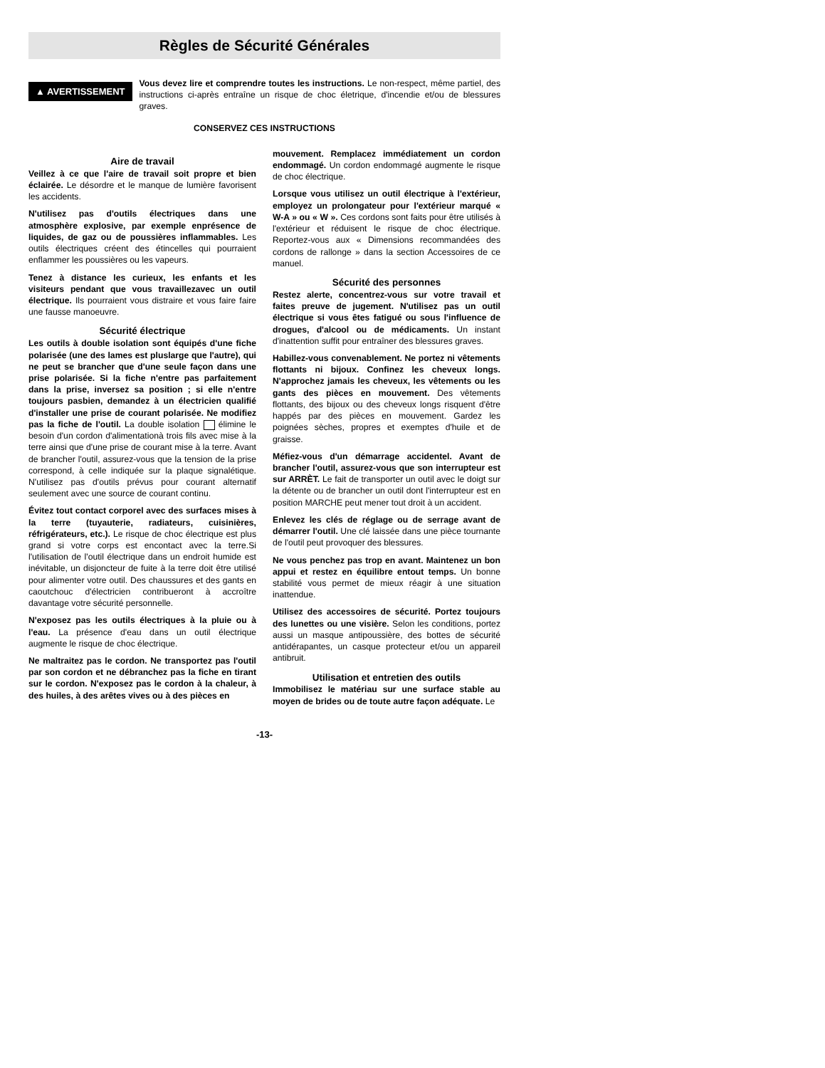Règles de Sécurité Générales
▲ AVERTISSEMENT Vous devez lire et comprendre toutes les instructions. Le non-respect, même partiel, des instructions ci-après entraîne un risque de choc életrique, d'incendie et/ou de blessures graves.
CONSERVEZ CES INSTRUCTIONS
Aire de travail
Veillez à ce que l'aire de travail soit propre et bien éclairée. Le désordre et le manque de lumière favorisent les accidents.
N'utilisez pas d'outils électriques dans une atmosphère explosive, par exemple enprésence de liquides, de gaz ou de poussières inflammables. Les outils électriques créent des étincelles qui pourraient enflammer les poussières ou les vapeurs.
Tenez à distance les curieux, les enfants et les visiteurs pendant que vous travaillezavec un outil électrique. Ils pourraient vous distraire et vous faire faire une fausse manoeuvre.
Sécurité électrique
Les outils à double isolation sont équipés d'une fiche polarisée (une des lames est pluslarge que l'autre), qui ne peut se brancher que d'une seule façon dans une prise polarisée. Si la fiche n'entre pas parfaitement dans la prise, inversez sa position ; si elle n'entre toujours pasbien, demandez à un électricien qualifié d'installer une prise de courant polarisée. Ne modifiez pas la fiche de l'outil. La double isolation élimine le besoin d'un cordon d'alimentationà trois fils avec mise à la terre ainsi que d'une prise de courant mise à la terre. Avant de brancher l'outil, assurez-vous que la tension de la prise correspond, à celle indiquée sur la plaque signalétique. N'utilisez pas d'outils prévus pour courant alternatif seulement avec une source de courant continu.
Évitez tout contact corporel avec des surfaces mises à la terre (tuyauterie, radiateurs, cuisinières, réfrigérateurs, etc.). Le risque de choc électrique est plus grand si votre corps est encontact avec la terre.Si l'utilisation de l'outil électrique dans un endroit humide est inévitable, un disjoncteur de fuite à la terre doit être utilisé pour alimenter votre outil. Des chaussures et des gants en caoutchouc d'électricien contribueront à accroître davantage votre sécurité personnelle.
N'exposez pas les outils électriques à la pluie ou à l'eau. La présence d'eau dans un outil électrique augmente le risque de choc électrique.
Ne maltraitez pas le cordon. Ne transportez pas l'outil par son cordon et ne débranchez pas la fiche en tirant sur le cordon. N'exposez pas le cordon à la chaleur, à des huiles, à des arêtes vives ou à des pièces en
mouvement. Remplacez immédiatement un cordon endommagé. Un cordon endommagé augmente le risque de choc électrique.
Lorsque vous utilisez un outil électrique à l'extérieur, employez un prolongateur pour l'extérieur marqué « W-A » ou « W ». Ces cordons sont faits pour être utilisés à l'extérieur et réduisent le risque de choc électrique. Reportez-vous aux « Dimensions recommandées des cordons de rallonge » dans la section Accessoires de ce manuel.
Sécurité des personnes
Restez alerte, concentrez-vous sur votre travail et faites preuve de jugement. N'utilisez pas un outil électrique si vous êtes fatigué ou sous l'influence de drogues, d'alcool ou de médicaments. Un instant d'inattention suffit pour entraîner des blessures graves.
Habillez-vous convenablement. Ne portez ni vêtements flottants ni bijoux. Confinez les cheveux longs. N'approchez jamais les cheveux, les vêtements ou les gants des pièces en mouvement. Des vêtements flottants, des bijoux ou des cheveux longs risquent d'être happés par des pièces en mouvement. Gardez les poignées sèches, propres et exemptes d'huile et de graisse.
Méfiez-vous d'un démarrage accidentel. Avant de brancher l'outil, assurez-vous que son interrupteur est sur ARRÈT. Le fait de transporter un outil avec le doigt sur la détente ou de brancher un outil dont l'interrupteur est en position MARCHE peut mener tout droit à un accident.
Enlevez les clés de réglage ou de serrage avant de démarrer l'outil. Une clé laissée dans une pièce tournante de l'outil peut provoquer des blessures.
Ne vous penchez pas trop en avant. Maintenez un bon appui et restez en équilibre entout temps. Un bonne stabilité vous permet de mieux réagir à une situation inattendue.
Utilisez des accessoires de sécurité. Portez toujours des lunettes ou une visière. Selon les conditions, portez aussi un masque antipoussière, des bottes de sécurité antidérapantes, un casque protecteur et/ou un appareil antibruit.
Utilisation et entretien des outils
Immobilisez le matériau sur une surface stable au moyen de brides ou de toute autre façon adéquate. Le
-13-